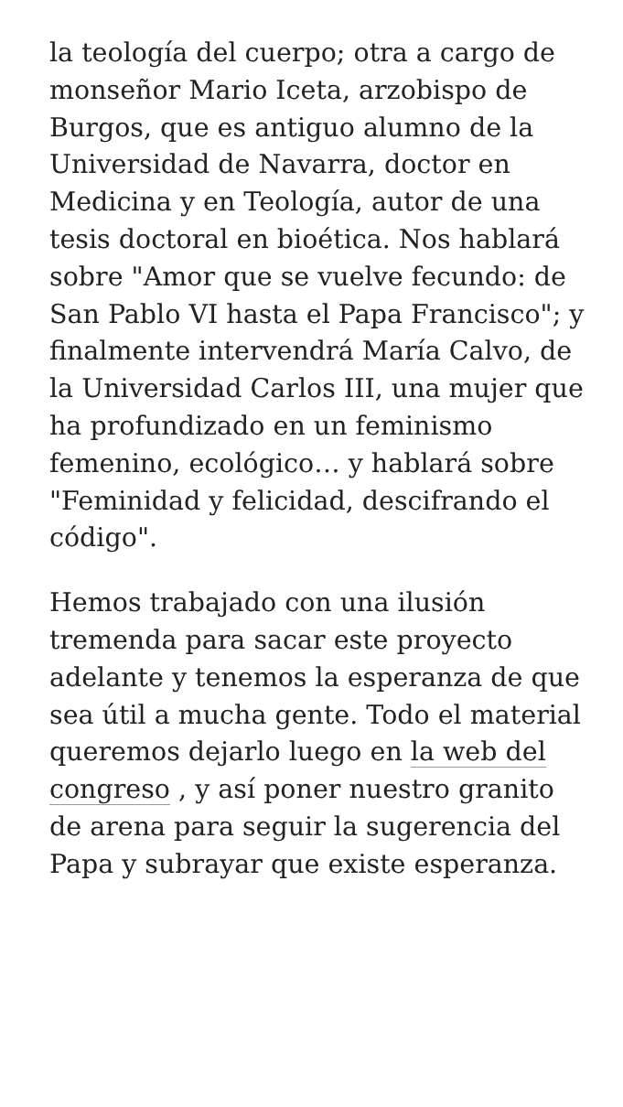la teología del cuerpo; otra a cargo de monseñor Mario Iceta, arzobispo de Burgos, que es antiguo alumno de la Universidad de Navarra, doctor en Medicina y en Teología, autor de una tesis doctoral en bioética. Nos hablará sobre "Amor que se vuelve fecundo: de San Pablo VI hasta el Papa Francisco"; y finalmente intervendrá María Calvo, de la Universidad Carlos III, una mujer que ha profundizado en un feminismo femenino, ecológico… y hablará sobre "Feminidad y felicidad, descifrando el código".
Hemos trabajado con una ilusión tremenda para sacar este proyecto adelante y tenemos la esperanza de que sea útil a mucha gente. Todo el material queremos dejarlo luego en la web del congreso , y así poner nuestro granito de arena para seguir la sugerencia del Papa y subrayar que existe esperanza.